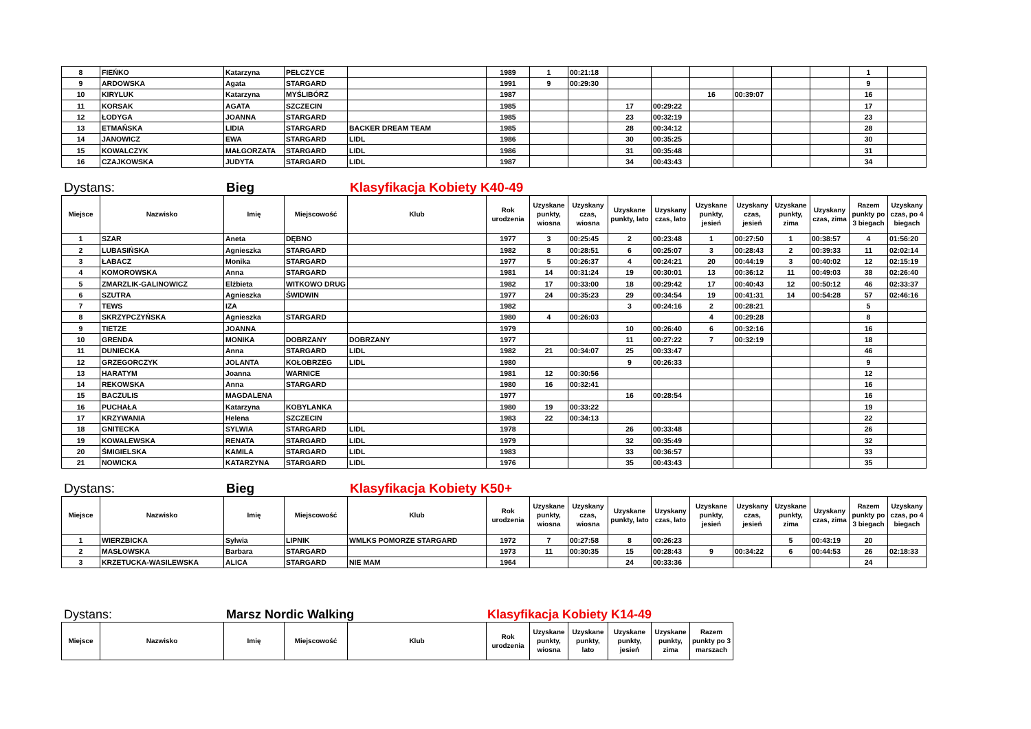| 8 | FIEŃKO | Katarzyna | PEŁCZYCE | | 1989 | 1 | 00:21:18 | | | | | | | 1 | |
| 9 | ARDOWSKA | Agata | STARGARD | | 1991 | 9 | 00:29:30 | | | | | | | 9 | |
| 10 | KIRYLUK | Katarzyna | MYŚLIBÓRZ | | 1987 | | | | | 16 | 00:39:07 | | | 16 | |
| 11 | KORSAK | AGATA | SZCZECIN | | 1985 | | | 17 | 00:29:22 | | | | | 17 | |
| 12 | ŁODYGA | JOANNA | STARGARD | | 1985 | | | 23 | 00:32:19 | | | | | 23 | |
| 13 | ETMAŃSKA | LIDIA | STARGARD | BACKER DREAM TEAM | 1985 | | | 28 | 00:34:12 | | | | | 28 | |
| 14 | JANOWICZ | EWA | STARGARD | LIDL | 1986 | | | 30 | 00:35:25 | | | | | 30 | |
| 15 | KOWALCZYK | MAŁGORZATA | STARGARD | LIDL | 1986 | | | 31 | 00:35:48 | | | | | 31 | |
| 16 | CZAJKOWSKA | JUDYTA | STARGARD | LIDL | 1987 | | | 34 | 00:43:43 | | | | | 34 | |
Dystans: Bieg Klasyfikacja Kobiety K40-49
| Miejsce | Nazwisko | Imię | Miejscowość | Klub | Rok urodzenia | Uzyskane punkty, wiosna | Uzyskany czas, wiosna | Uzyskane punkty, lato | Uzyskany czas, lato | Uzyskane punkty, jesień | Uzyskany czas, jesień | Uzyskane punkty, zima | Uzyskany czas, zima | Razem punkty po 3 biegach | Uzyskany czas, po 4 biegach |
| --- | --- | --- | --- | --- | --- | --- | --- | --- | --- | --- | --- | --- | --- | --- | --- |
| 1 | SZAR | Aneta | DĘBNO | | 1977 | 3 | 00:25:45 | 2 | 00:23:48 | 1 | 00:27:50 | 1 | 00:38:57 | 4 | 01:56:20 |
| 2 | LUBASIŃSKA | Agnieszka | STARGARD | | 1982 | 8 | 00:28:51 | 6 | 00:25:07 | 3 | 00:28:43 | 2 | 00:39:33 | 11 | 02:02:14 |
| 3 | ŁABACZ | Monika | STARGARD | | 1977 | 5 | 00:26:37 | 4 | 00:24:21 | 20 | 00:44:19 | 3 | 00:40:02 | 12 | 02:15:19 |
| 4 | KOMOROWSKA | Anna | STARGARD | | 1981 | 14 | 00:31:24 | 19 | 00:30:01 | 13 | 00:36:12 | 11 | 00:49:03 | 38 | 02:26:40 |
| 5 | ZMARZLIK-GALINOWICZ | Elżbieta | WITKOWO DRUG | | 1982 | 17 | 00:33:00 | 18 | 00:29:42 | 17 | 00:40:43 | 12 | 00:50:12 | 46 | 02:33:37 |
| 6 | SZUTRA | Agnieszka | ŚWIDWIN | | 1977 | 24 | 00:35:23 | 29 | 00:34:54 | 19 | 00:41:31 | 14 | 00:54:28 | 57 | 02:46:16 |
| 7 | TEWS | IZA | | | 1982 | | | 3 | 00:24:16 | 2 | 00:28:21 | | | 5 | |
| 8 | SKRZYPCZYŃSKA | Agnieszka | STARGARD | | 1980 | 4 | 00:26:03 | | | 4 | 00:29:28 | | | 8 | |
| 9 | TIETZE | JOANNA | | | 1979 | | | 10 | 00:26:40 | 6 | 00:32:16 | | | 16 | |
| 10 | GRENDA | MONIKA | DOBRZANY | DOBRZANY | 1977 | | | 11 | 00:27:22 | 7 | 00:32:19 | | | 18 | |
| 11 | DUNIECKA | Anna | STARGARD | LIDL | 1982 | 21 | 00:34:07 | 25 | 00:33:47 | | | | | 46 | |
| 12 | GRZEGORCZYK | JOLANTA | KOŁOBRZEG | LIDL | 1980 | | | 9 | 00:26:33 | | | | | 9 | |
| 13 | HARATYM | Joanna | WARNICE | | 1981 | 12 | 00:30:56 | | | | | | | 12 | |
| 14 | REKOWSKA | Anna | STARGARD | | 1980 | 16 | 00:32:41 | | | | | | | 16 | |
| 15 | BACZULIS | MAGDALENA | | | 1977 | | | 16 | 00:28:54 | | | | | 16 | |
| 16 | PUCHAŁA | Katarzyna | KOBYLANKA | | 1980 | 19 | 00:33:22 | | | | | | | 19 | |
| 17 | KRZYWANIA | Helena | SZCZECIN | | 1983 | 22 | 00:34:13 | | | | | | | 22 | |
| 18 | GNITECKA | SYLWIA | STARGARD | LIDL | 1978 | | | 26 | 00:33:48 | | | | | 26 | |
| 19 | KOWALEWSKA | RENATA | STARGARD | LIDL | 1979 | | | 32 | 00:35:49 | | | | | 32 | |
| 20 | ŚMIGIELSKA | KAMILA | STARGARD | LIDL | 1983 | | | 33 | 00:36:57 | | | | | 33 | |
| 21 | NOWICKA | KATARZYNA | STARGARD | LIDL | 1976 | | | 35 | 00:43:43 | | | | | 35 | |
Dystans: Bieg Klasyfikacja Kobiety K50+
| Miejsce | Nazwisko | Imię | Miejscowość | Klub | Rok urodzenia | Uzyskane punkty, wiosna | Uzyskany czas, wiosna | Uzyskane punkty, lato | Uzyskany czas, lato | Uzyskane punkty, jesień | Uzyskany czas, jesień | Uzyskane punkty, zima | Uzyskany czas, zima | Razem punkty po 3 biegach | Uzyskany czas, po 4 biegach |
| --- | --- | --- | --- | --- | --- | --- | --- | --- | --- | --- | --- | --- | --- | --- | --- |
| 1 | WIERZBICKA | Sylwia | LIPNIK | WMLKS POMORZE STARGARD | 1972 | 7 | 00:27:58 | 8 | 00:26:23 | | | 5 | 00:43:19 | 20 | |
| 2 | MASŁOWSKA | Barbara | STARGARD | | 1973 | 11 | 00:30:35 | 15 | 00:28:43 | 9 | 00:34:22 | 6 | 00:44:53 | 26 | 02:18:33 |
| 3 | KRZETUCKA-WASILEWSKA | ALICA | STARGARD | NIE MAM | 1964 | | | 24 | 00:33:36 | | | | | 24 | |
Dystans: Marsz Nordic Walking Klasyfikacja Kobiety K14-49
| Miejsce | Nazwisko | Imię | Miejscowość | Klub | Rok urodzenia | Uzyskane punkty, wiosna | Uzyskane punkty, lato | Uzyskane punkty, jesień | Uzyskane punkty, zima | Razem punkty po 3 marszach |
| --- | --- | --- | --- | --- | --- | --- | --- | --- | --- | --- |